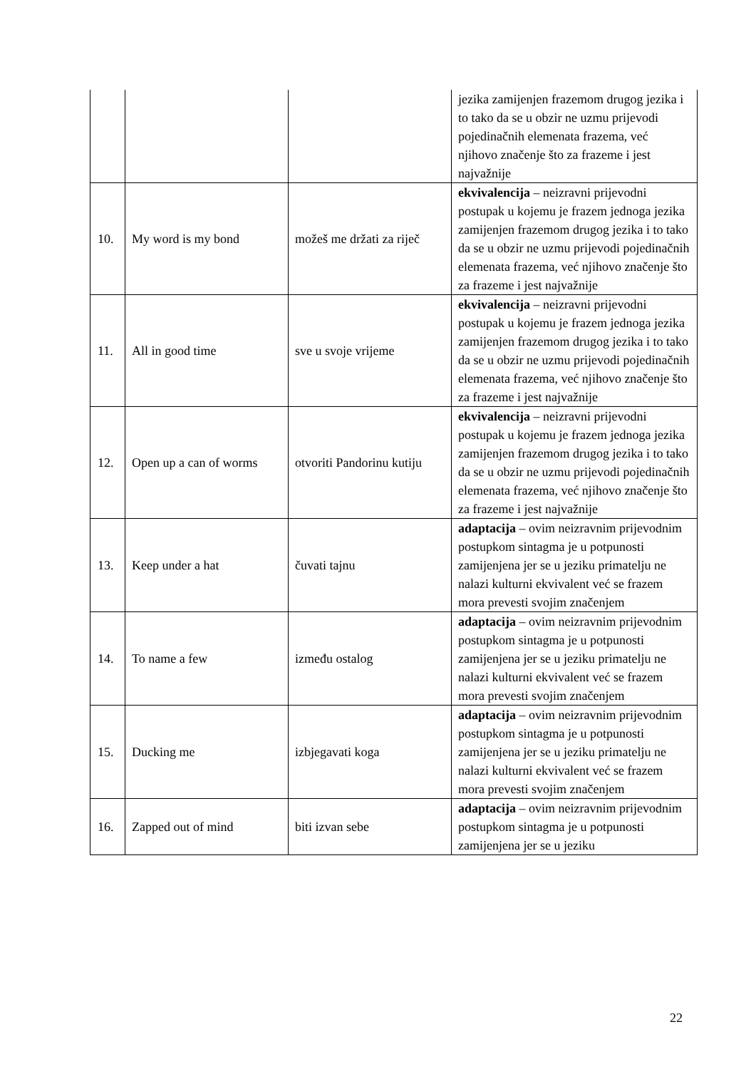| | | | jezika zamijenjen frazemom drugog jezika i to tako da se u obzir ne uzmu prijevodi pojedinačnih elemenata frazema, već njihovo značenje što za frazeme i jest najvažnije |
| 10. | My word is my bond | možeš me držati za riječ | ekvivalencija – neizravni prijevodni postupak u kojemu je frazem jednoga jezika zamijenjen frazemom drugog jezika i to tako da se u obzir ne uzmu prijevodi pojedinačnih elemenata frazema, već njihovo značenje što za frazeme i jest najvažnije |
| 11. | All in good time | sve u svoje vrijeme | ekvivalencija – neizravni prijevodni postupak u kojemu je frazem jednoga jezika zamijenjen frazemom drugog jezika i to tako da se u obzir ne uzmu prijevodi pojedinačnih elemenata frazema, već njihovo značenje što za frazeme i jest najvažnije |
| 12. | Open up a can of worms | otvoriti Pandorinu kutiju | ekvivalencija – neizravni prijevodni postupak u kojemu je frazem jednoga jezika zamijenjen frazemom drugog jezika i to tako da se u obzir ne uzmu prijevodi pojedinačnih elemenata frazema, već njihovo značenje što za frazeme i jest najvažnije |
| 13. | Keep under a hat | čuvati tajnu | adaptacija – ovim neizravnim prijevodnim postupkom sintagma je u potpunosti zamijenjena jer se u jeziku primatelju ne nalazi kulturni ekvivalent već se frazem mora prevesti svojim značenjem |
| 14. | To name a few | između ostalog | adaptacija – ovim neizravnim prijevodnim postupkom sintagma je u potpunosti zamijenjena jer se u jeziku primatelju ne nalazi kulturni ekvivalent već se frazem mora prevesti svojim značenjem |
| 15. | Ducking me | izbjegavati koga | adaptacija – ovim neizravnim prijevodnim postupkom sintagma je u potpunosti zamijenjena jer se u jeziku primatelju ne nalazi kulturni ekvivalent već se frazem mora prevesti svojim značenjem |
| 16. | Zapped out of mind | biti izvan sebe | adaptacija – ovim neizravnim prijevodnim postupkom sintagma je u potpunosti zamijenjena jer se u jeziku |
22